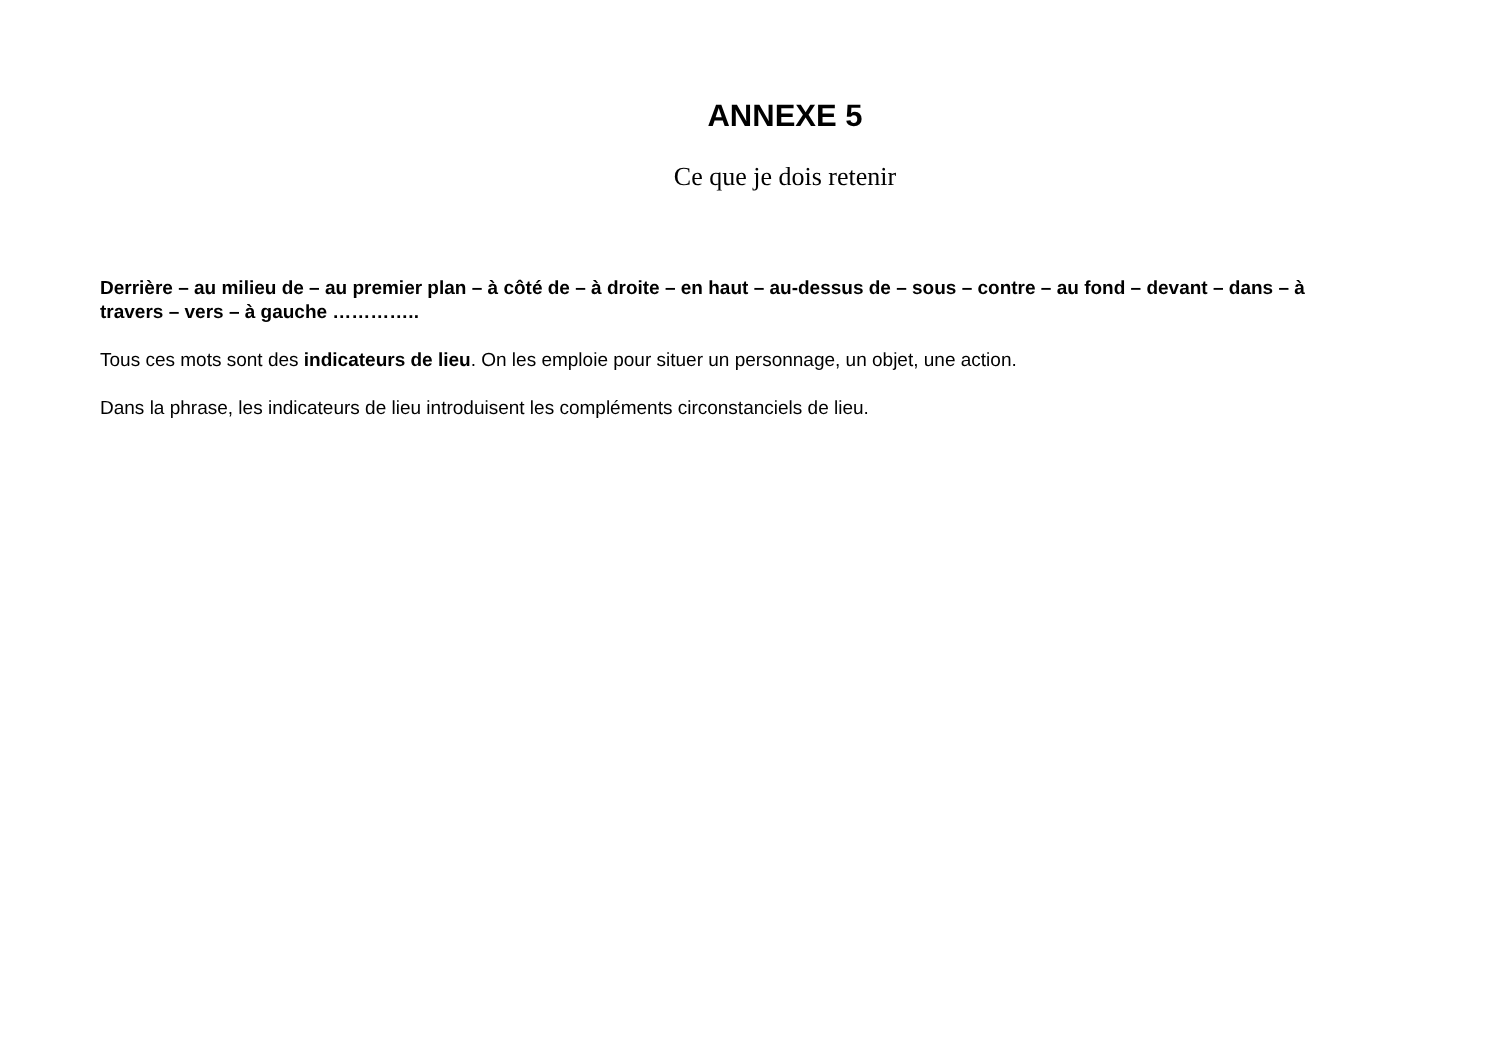ANNEXE 5
Ce que je dois retenir
Derrière – au milieu de – au premier plan – à côté de – à droite – en haut – au-dessus de – sous – contre – au fond – devant – dans – à travers – vers – à gauche …………..
Tous ces mots sont des indicateurs de lieu. On les emploie pour situer un personnage, un objet, une action.
Dans la phrase, les indicateurs de lieu introduisent les compléments circonstanciels de lieu.